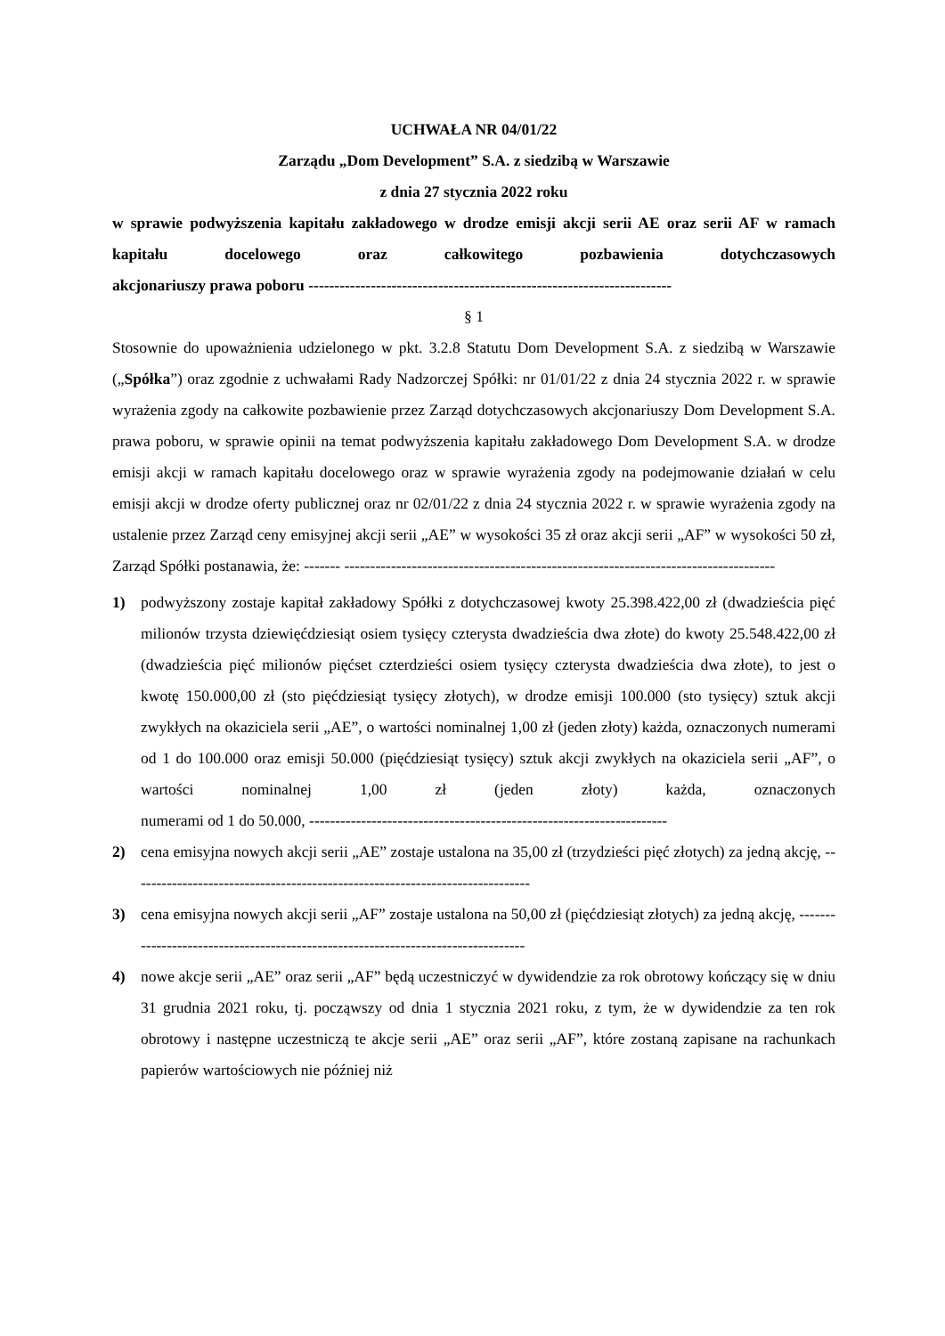UCHWAŁA NR 04/01/22
Zarządu „Dom Development” S.A. z siedzibą w Warszawie
z dnia 27 stycznia 2022 roku
w sprawie podwyższenia kapitału zakładowego w drodze emisji akcji serii AE oraz serii AF w ramach kapitału docelowego oraz całkowitego pozbawienia dotychczasowych akcjonariuszy prawa poboru ----------------------------------------------------------------------
§ 1
Stosownie do upoważnienia udzielonego w pkt. 3.2.8 Statutu Dom Development S.A. z siedzibą w Warszawie („Spółka”) oraz zgodnie z uchwałami Rady Nadzorczej Spółki: nr 01/01/22 z dnia 24 stycznia 2022 r. w sprawie wyrażenia zgody na całkowite pozbawienie przez Zarząd dotychczasowych akcjonariuszy Dom Development S.A. prawa poboru, w sprawie opinii na temat podwyższenia kapitału zakładowego Dom Development S.A. w drodze emisji akcji w ramach kapitału docelowego oraz w sprawie wyrażenia zgody na podejmowanie działań w celu emisji akcji w drodze oferty publicznej oraz nr 02/01/22 z dnia 24 stycznia 2022 r. w sprawie wyrażenia zgody na ustalenie przez Zarząd ceny emisyjnej akcji serii „AE” w wysokości 35 zł oraz akcji serii „AF” w wysokości 50 zł, Zarząd Spółki postanawia, że: ------- -----------------------------------------------------------------------------------
1) podwyższony zostaje kapitał zakładowy Spółki z dotychczasowej kwoty 25.398.422,00 zł (dwadzieścia pięć milionów trzysta dziewięćdziesiąt osiem tysięcy czterysta dwadzieścia dwa złote) do kwoty 25.548.422,00 zł (dwadzieścia pięć milionów pięćset czterdzieści osiem tysięcy czterysta dwadzieścia dwa złote), to jest o kwotę 150.000,00 zł (sto pięćdziesiąt tysięcy złotych), w drodze emisji 100.000 (sto tysięcy) sztuk akcji zwykłych na okaziciela serii „AE”, o wartości nominalnej 1,00 zł (jeden złoty) każda, oznaczonych numerami od 1 do 100.000 oraz emisji 50.000 (pięćdziesiąt tysięcy) sztuk akcji zwykłych na okaziciela serii „AF”, o wartości nominalnej 1,00 zł (jeden złoty) każda, oznaczonych numerami od 1 do 50.000, ---------------------------------------------------------------------
2) cena emisyjna nowych akcji serii „AE” zostaje ustalona na 35,00 zł (trzydzieści pięć złotych) za jedną akcję, -----------------------------------------------------------------------------
3) cena emisyjna nowych akcji serii „AF” zostaje ustalona na 50,00 zł (pięćdziesiąt złotych) za jedną akcję, ---------------------------------------------------------------------------------
4) nowe akcje serii „AE” oraz serii „AF” będą uczestniczyć w dywidendzie za rok obrotowy kończący się w dniu 31 grudnia 2021 roku, tj. począwszy od dnia 1 stycznia 2021 roku, z tym, że w dywidendzie za ten rok obrotowy i następne uczestniczą te akcje serii „AE” oraz serii „AF”, które zostaną zapisane na rachunkach papierów wartościowych nie później niż